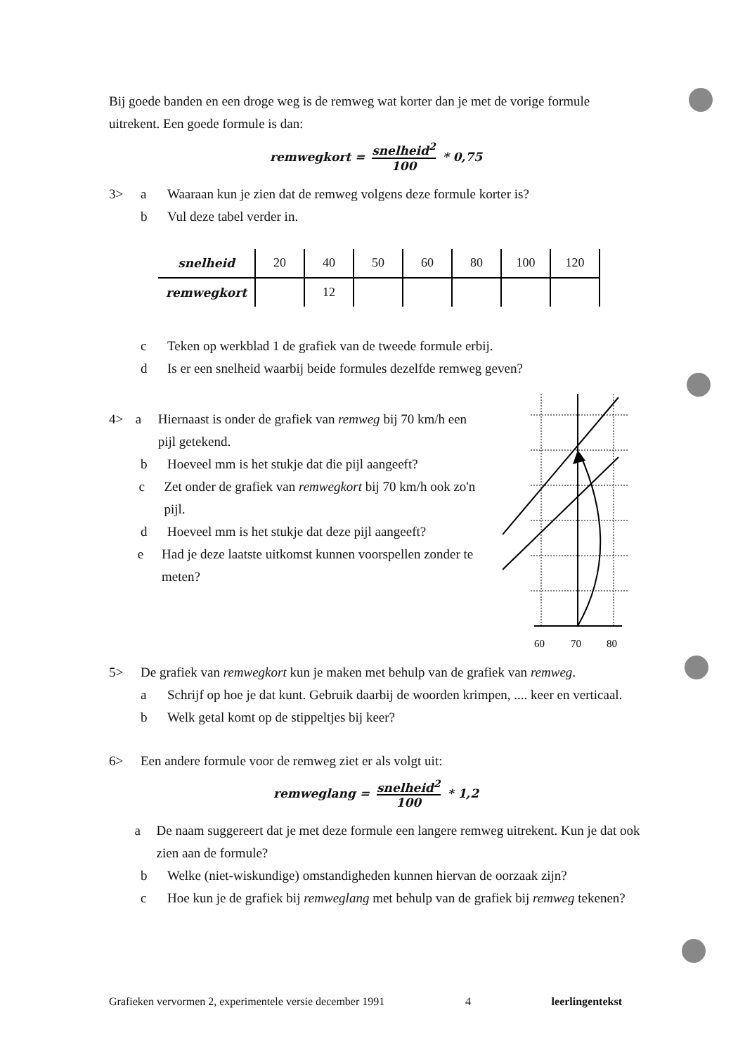Bij goede banden en een droge weg is de remweg wat korter dan je met de vorige formule uitrekent. Een goede formule is dan:
remwegkort = snelheid<sup>2</sup> 100 * 0,75
3> a Waaraan kun je zien dat de remweg volgens deze formule korter is?
b Vul deze tabel verder in.
| snelheid | 20 | 40 | 50 | 60 | 80 | 100 | 120 |
| remwegkort | | 12 | | | | | |
c Teken op werkblad 1 de grafiek van de tweede formule erbij.
d Is er een snelheid waarbij beide formules dezelfde remweg geven?
4> a Hiernaast is onder de grafiek van remweg bij 70 km/h een pijl getekend.
b Hoeveel mm is het stukje dat die pijl aangeeft?
c Zet onder de grafiek van remwegkort bij 70 km/h ook zo'n pijl.
d Hoeveel mm is het stukje dat deze pijl aangeeft?
e Had je deze laatste uitkomst kunnen voorspellen zonder te meten?
60
70
80
5> De grafiek van remwegkort kun je maken met behulp van de grafiek van remweg.
a Schrijf op hoe je dat kunt. Gebruik daarbij de woorden krimpen, .... keer en verticaal.
b Welk getal komt op de stippeltjes bij keer?
6> Een andere formule voor de remweg ziet er als volgt uit:
remweglang = snelheid<sup>2</sup> 100 * 1,2
a De naam suggereert dat je met deze formule een langere remweg uitrekent. Kun je dat ook zien aan de formule?
b Welke (niet-wiskundige) omstandigheden kunnen hiervan de oorzaak zijn?
c Hoe kun je de grafiek bij remweglang met behulp van de grafiek bij remweg tekenen?
Grafieken vervormen 2, experimentele versie december 1991 4 leerlingentekst